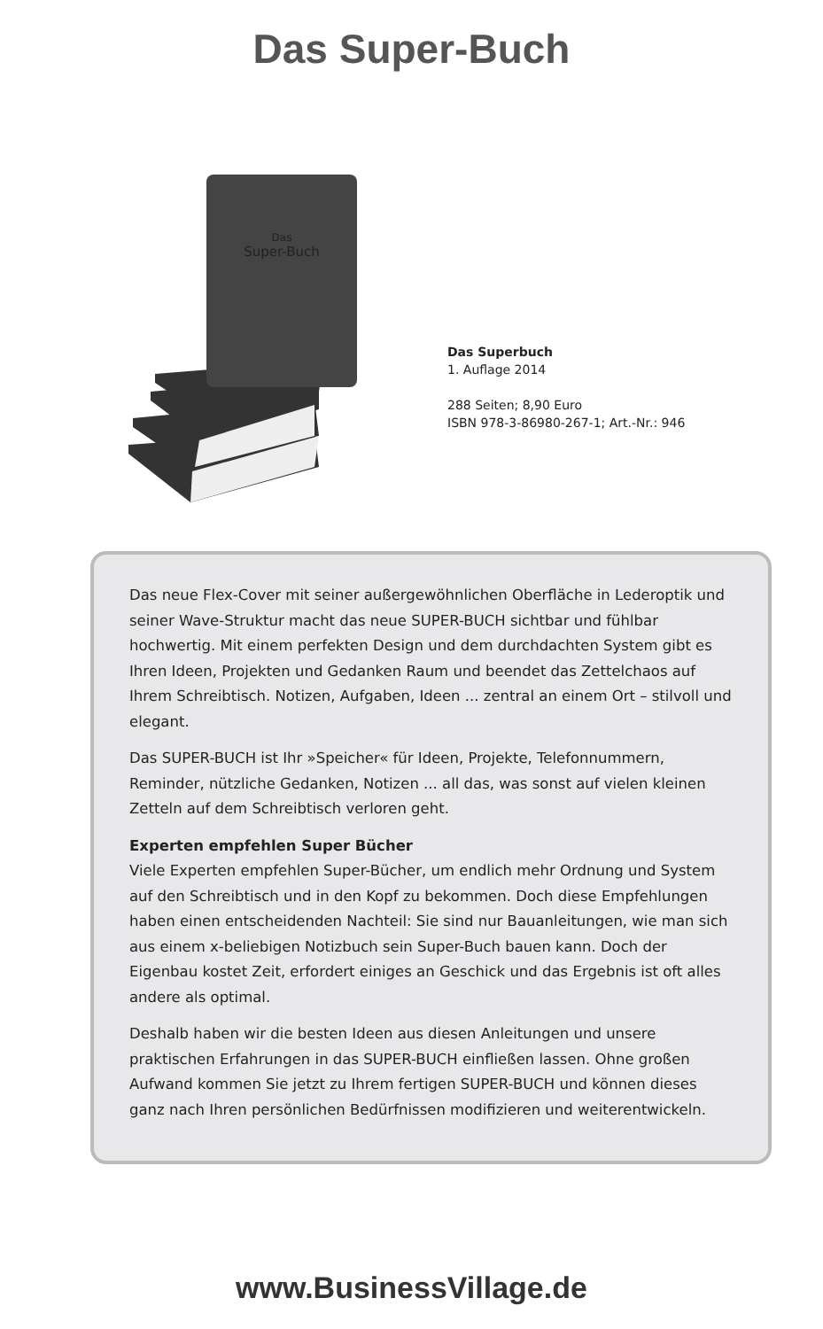Das Super-Buch
Das
Super-Buch
Das Superbuch
1. Auflage 2014
288 Seiten; 8,90 Euro
ISBN 978-3-86980-267-1; Art.-Nr.: 946
Das neue Flex-Cover mit seiner außergewöhnlichen Oberfläche in Lederoptik und seiner Wave-Struktur macht das neue SUPER-BUCH sichtbar und fühlbar hochwertig. Mit einem perfekten Design und dem durchdachten System gibt es Ihren Ideen, Projekten und Gedanken Raum und beendet das Zettelchaos auf Ihrem Schreibtisch. Notizen, Aufgaben, Ideen ... zentral an einem Ort – stilvoll und elegant.
Das SUPER-BUCH ist Ihr »Speicher« für Ideen, Projekte, Telefonnummern, Reminder, nützliche Gedanken, Notizen ... all das, was sonst auf vielen kleinen Zetteln auf dem Schreibtisch verloren geht.
Experten empfehlen Super Bücher
Viele Experten empfehlen Super-Bücher, um endlich mehr Ordnung und System auf den Schreibtisch und in den Kopf zu bekommen. Doch diese Empfehlungen haben einen entscheidenden Nachteil: Sie sind nur Bauanleitungen, wie man sich aus einem x-beliebigen Notizbuch sein Super-Buch bauen kann. Doch der Eigenbau kostet Zeit, erfordert einiges an Geschick und das Ergebnis ist oft alles andere als optimal.
Deshalb haben wir die besten Ideen aus diesen Anleitungen und unsere praktischen Erfahrungen in das SUPER-BUCH einfließen lassen. Ohne großen Aufwand kommen Sie jetzt zu Ihrem fertigen SUPER-BUCH und können dieses ganz nach Ihren persönlichen Bedürfnissen modifizieren und weiterentwickeln.
www.BusinessVillage.de